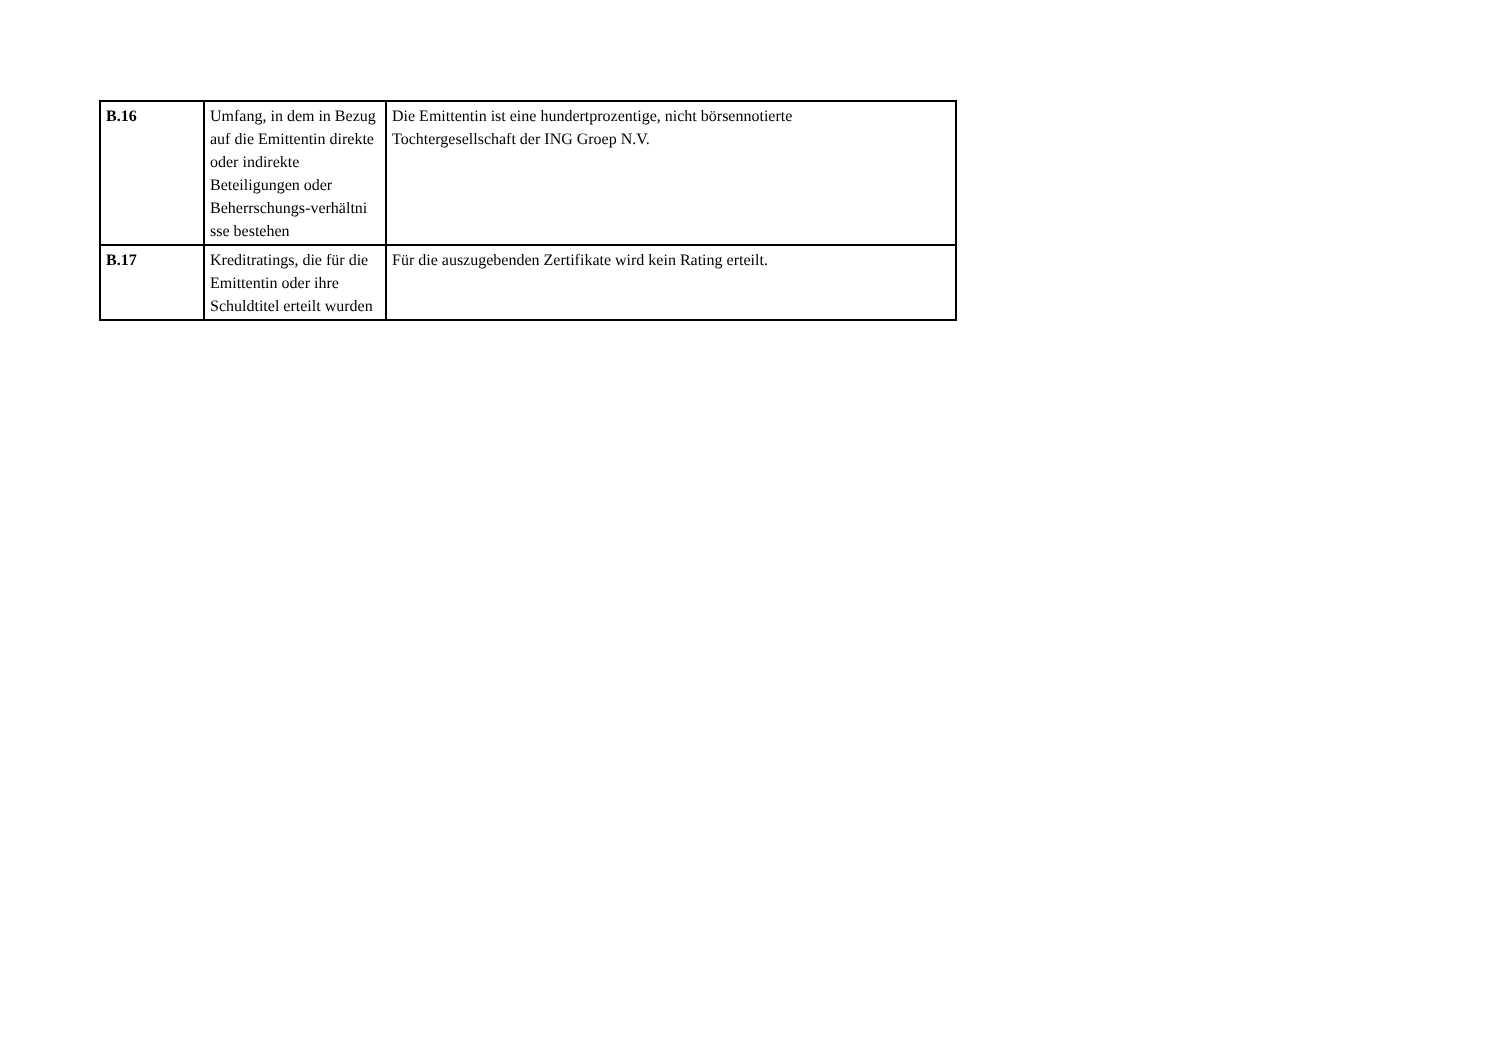| B.16 | Umfang, in dem in Bezug auf die Emittentin direkte oder indirekte Beteiligungen oder Beherrschungs-verhältni sse bestehen | Die Emittentin ist eine hundertprozentige, nicht börsennotierte Tochtergesellschaft der ING Groep N.V. |
| B.17 | Kreditratings, die für die Emittentin oder ihre Schuldtitel erteilt wurden | Für die auszugebenden Zertifikate wird kein Rating erteilt. |